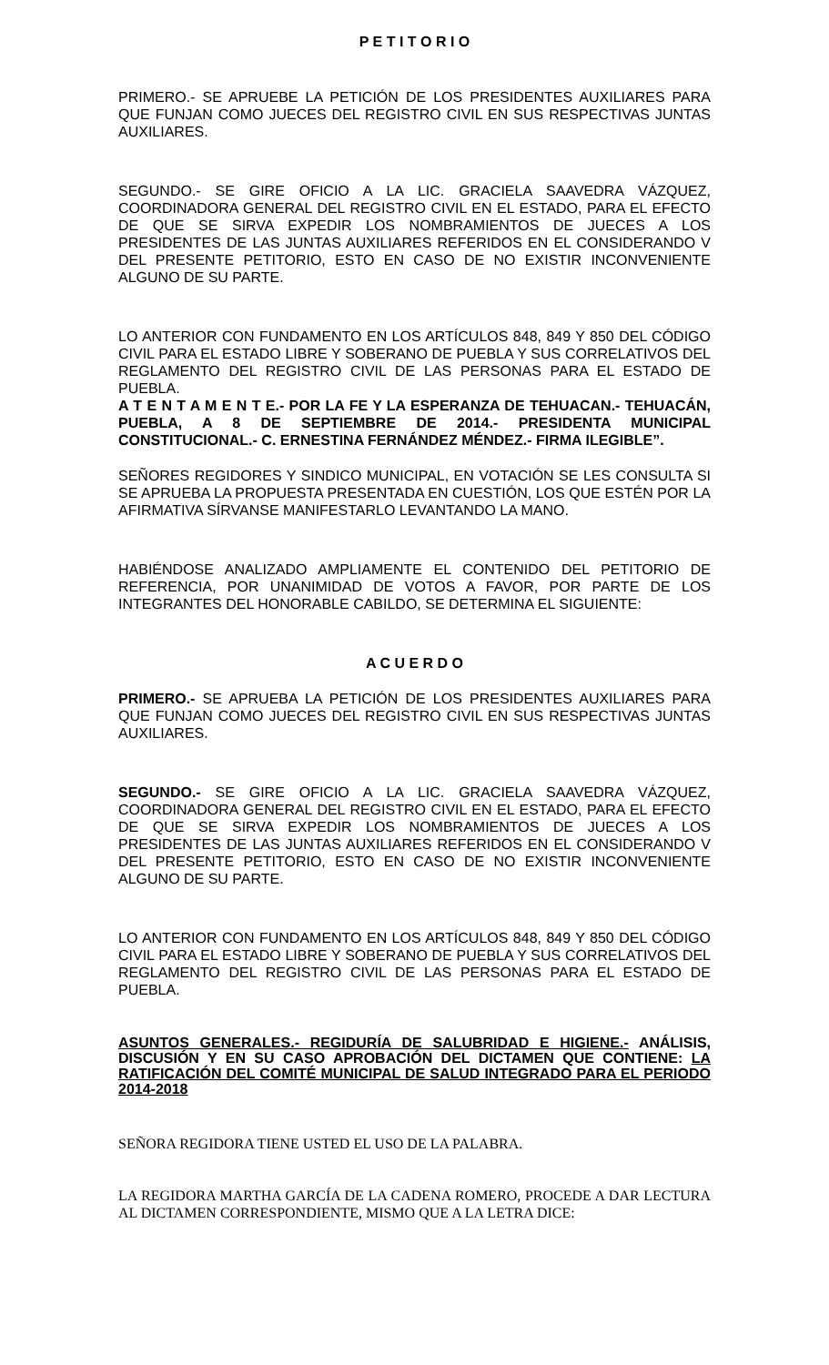P E T I T O R I O
PRIMERO.- SE APRUEBE LA PETICIÓN DE LOS PRESIDENTES AUXILIARES PARA QUE FUNJAN COMO JUECES DEL REGISTRO CIVIL EN SUS RESPECTIVAS JUNTAS AUXILIARES.
SEGUNDO.- SE GIRE OFICIO A LA LIC. GRACIELA SAAVEDRA VÁZQUEZ, COORDINADORA GENERAL DEL REGISTRO CIVIL EN EL ESTADO, PARA EL EFECTO DE QUE SE SIRVA EXPEDIR LOS NOMBRAMIENTOS DE JUECES A LOS PRESIDENTES DE LAS JUNTAS AUXILIARES REFERIDOS EN EL CONSIDERANDO V DEL PRESENTE PETITORIO, ESTO EN CASO DE NO EXISTIR INCONVENIENTE ALGUNO DE SU PARTE.
LO ANTERIOR CON FUNDAMENTO EN LOS ARTÍCULOS 848, 849 Y 850 DEL CÓDIGO CIVIL PARA EL ESTADO LIBRE Y SOBERANO DE PUEBLA Y SUS CORRELATIVOS DEL REGLAMENTO DEL REGISTRO CIVIL DE LAS PERSONAS PARA EL ESTADO DE PUEBLA.
A T E N T A M E N T E.- POR LA FE Y LA ESPERANZA DE TEHUACAN.- TEHUACÁN, PUEBLA, A 8 DE SEPTIEMBRE DE 2014.- PRESIDENTA MUNICIPAL CONSTITUCIONAL.- C. ERNESTINA FERNÁNDEZ MÉNDEZ.- FIRMA ILEGIBLE”.
SEÑORES REGIDORES Y SINDICO MUNICIPAL, EN VOTACIÓN SE LES CONSULTA SI SE APRUEBA LA PROPUESTA PRESENTADA EN CUESTIÓN, LOS QUE ESTÉN POR LA AFIRMATIVA SÍRVANSE MANIFESTARLO LEVANTANDO LA MANO.
HABIÉNDOSE ANALIZADO AMPLIAMENTE EL CONTENIDO DEL PETITORIO DE REFERENCIA, POR UNANIMIDAD DE VOTOS A FAVOR, POR PARTE DE LOS INTEGRANTES DEL HONORABLE CABILDO, SE DETERMINA EL SIGUIENTE:
A C U E R D O
PRIMERO.- SE APRUEBA LA PETICIÓN DE LOS PRESIDENTES AUXILIARES PARA QUE FUNJAN COMO JUECES DEL REGISTRO CIVIL EN SUS RESPECTIVAS JUNTAS AUXILIARES.
SEGUNDO.- SE GIRE OFICIO A LA LIC. GRACIELA SAAVEDRA VÁZQUEZ, COORDINADORA GENERAL DEL REGISTRO CIVIL EN EL ESTADO, PARA EL EFECTO DE QUE SE SIRVA EXPEDIR LOS NOMBRAMIENTOS DE JUECES A LOS PRESIDENTES DE LAS JUNTAS AUXILIARES REFERIDOS EN EL CONSIDERANDO V DEL PRESENTE PETITORIO, ESTO EN CASO DE NO EXISTIR INCONVENIENTE ALGUNO DE SU PARTE.
LO ANTERIOR CON FUNDAMENTO EN LOS ARTÍCULOS 848, 849 Y 850 DEL CÓDIGO CIVIL PARA EL ESTADO LIBRE Y SOBERANO DE PUEBLA Y SUS CORRELATIVOS DEL REGLAMENTO DEL REGISTRO CIVIL DE LAS PERSONAS PARA EL ESTADO DE PUEBLA.
ASUNTOS GENERALES.- REGIDURÍA DE SALUBRIDAD E HIGIENE.- ANÁLISIS, DISCUSIÓN Y EN SU CASO APROBACIÓN DEL DICTAMEN QUE CONTIENE: LA RATIFICACIÓN DEL COMITÉ MUNICIPAL DE SALUD INTEGRADO PARA EL PERIODO 2014-2018
SEÑORA REGIDORA TIENE USTED EL USO DE LA PALABRA.
LA REGIDORA MARTHA GARCÍA DE LA CADENA ROMERO, PROCEDE A DAR LECTURA AL DICTAMEN CORRESPONDIENTE, MISMO QUE A LA LETRA DICE: